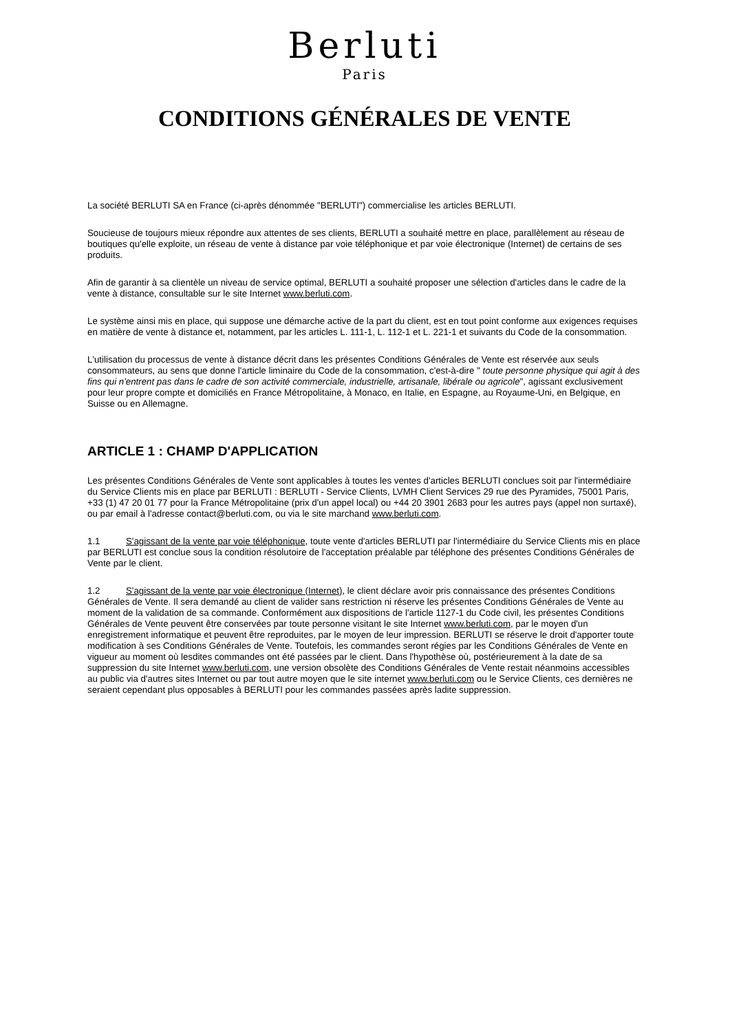Berluti
Paris
CONDITIONS GÉNÉRALES DE VENTE
La société BERLUTI SA en France (ci-après dénommée "BERLUTI") commercialise les articles BERLUTI.
Soucieuse de toujours mieux répondre aux attentes de ses clients, BERLUTI a souhaité mettre en place, parallèlement au réseau de boutiques qu'elle exploite, un réseau de vente à distance par voie téléphonique et par voie électronique (Internet) de certains de ses produits.
Afin de garantir à sa clientèle un niveau de service optimal, BERLUTI a souhaité proposer une sélection d'articles dans le cadre de la vente à distance, consultable sur le site Internet www.berluti.com.
Le système ainsi mis en place, qui suppose une démarche active de la part du client, est en tout point conforme aux exigences requises en matière de vente à distance et, notamment, par les articles L. 111-1, L. 112-1 et L. 221-1 et suivants du Code de la consommation.
L'utilisation du processus de vente à distance décrit dans les présentes Conditions Générales de Vente est réservée aux seuls consommateurs, au sens que donne l'article liminaire du Code de la consommation, c'est-à-dire " toute personne physique qui agit à des fins qui n'entrent pas dans le cadre de son activité commerciale, industrielle, artisanale, libérale ou agricole", agissant exclusivement pour leur propre compte et domiciliés en France Métropolitaine, à Monaco, en Italie, en Espagne, au Royaume-Uni, en Belgique, en Suisse ou en Allemagne.
ARTICLE 1 : CHAMP D'APPLICATION
Les présentes Conditions Générales de Vente sont applicables à toutes les ventes d'articles BERLUTI conclues soit par l'intermédiaire du Service Clients mis en place par BERLUTI : BERLUTI - Service Clients, LVMH Client Services 29 rue des Pyramides, 75001 Paris, +33 (1) 47 20 01 77 pour la France Métropolitaine (prix d'un appel local) ou +44 20 3901 2683 pour les autres pays (appel non surtaxé), ou par email à l'adresse contact@berluti.com, ou via le site marchand www.berluti.com.
1.1 S'agissant de la vente par voie téléphonique, toute vente d'articles BERLUTI par l'intermédiaire du Service Clients mis en place par BERLUTI est conclue sous la condition résolutoire de l'acceptation préalable par téléphone des présentes Conditions Générales de Vente par le client.
1.2 S'agissant de la vente par voie électronique (Internet), le client déclare avoir pris connaissance des présentes Conditions Générales de Vente. Il sera demandé au client de valider sans restriction ni réserve les présentes Conditions Générales de Vente au moment de la validation de sa commande. Conformément aux dispositions de l'article 1127-1 du Code civil, les présentes Conditions Générales de Vente peuvent être conservées par toute personne visitant le site Internet www.berluti.com, par le moyen d'un enregistrement informatique et peuvent être reproduites, par le moyen de leur impression. BERLUTI se réserve le droit d'apporter toute modification à ses Conditions Générales de Vente. Toutefois, les commandes seront régies par les Conditions Générales de Vente en vigueur au moment où lesdites commandes ont été passées par le client. Dans l'hypothèse où, postérieurement à la date de sa suppression du site Internet www.berluti.com, une version obsolète des Conditions Générales de Vente restait néanmoins accessibles au public via d'autres sites Internet ou par tout autre moyen que le site internet www.berluti.com ou le Service Clients, ces dernières ne seraient cependant plus opposables à BERLUTI pour les commandes passées après ladite suppression.